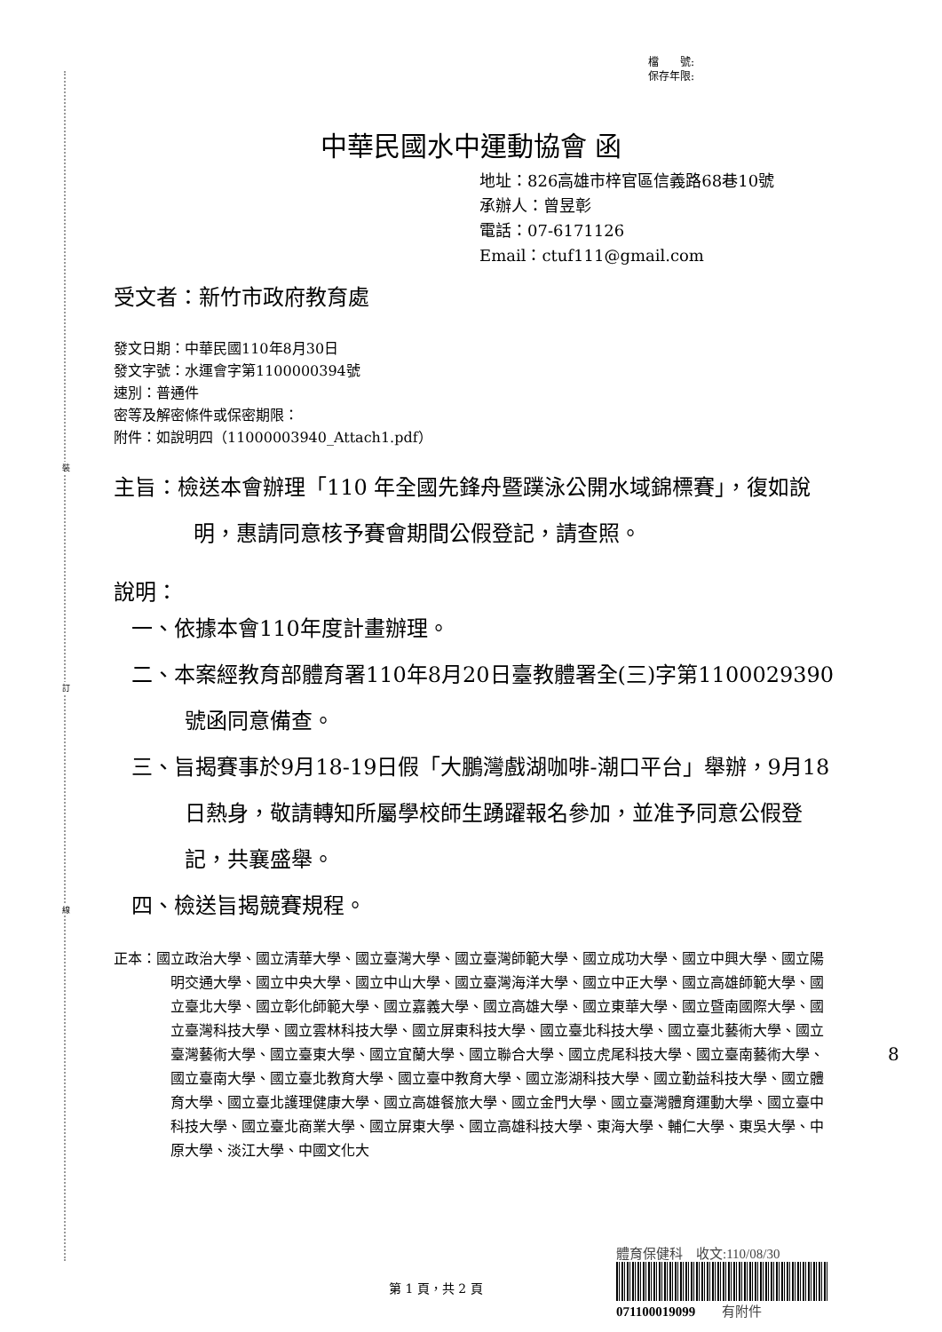裝
訂
線
檔　　號:
保存年限:
中華民國水中運動協會 函
地址：826高雄市梓官區信義路68巷10號
承辦人：曾昱彰
電話：07-6171126
Email：ctuf111@gmail.com
受文者：新竹市政府教育處
發文日期：中華民國110年8月30日
發文字號：水運會字第1100000394號
速別：普通件
密等及解密條件或保密期限：
附件：如說明四（11000003940_Attach1.pdf）
主旨：檢送本會辦理「110 年全國先鋒舟暨蹼泳公開水域錦標賽」，復如說明，惠請同意核予賽會期間公假登記，請查照。
說明：
一、依據本會110年度計畫辦理。
二、本案經教育部體育署110年8月20日臺教體署全(三)字第1100029390號函同意備查。
三、旨揭賽事於9月18-19日假「大鵬灣戲湖咖啡-潮口平台」舉辦，9月18日熱身，敬請轉知所屬學校師生踴躍報名參加，並准予同意公假登記，共襄盛舉。
四、檢送旨揭競賽規程。
正本：國立政治大學、國立清華大學、國立臺灣大學、國立臺灣師範大學、國立成功大學、國立中興大學、國立陽明交通大學、國立中央大學、國立中山大學、國立臺灣海洋大學、國立中正大學、國立高雄師範大學、國立臺北大學、國立彰化師範大學、國立嘉義大學、國立高雄大學、國立東華大學、國立暨南國際大學、國立臺灣科技大學、國立雲林科技大學、國立屏東科技大學、國立臺北科技大學、國立臺北藝術大學、國立臺灣藝術大學、國立臺東大學、國立宜蘭大學、國立聯合大學、國立虎尾科技大學、國立臺南藝術大學、國立臺南大學、國立臺北教育大學、國立臺中教育大學、國立澎湖科技大學、國立勤益科技大學、國立體育大學、國立臺北護理健康大學、國立高雄餐旅大學、國立金門大學、國立臺灣體育運動大學、國立臺中科技大學、國立臺北商業大學、國立屏東大學、國立高雄科技大學、東海大學、輔仁大學、東吳大學、中原大學、淡江大學、中國文化大
體育保健科　收文:110/08/30
071100019099　　有附件
第 1 頁，共 2 頁
8